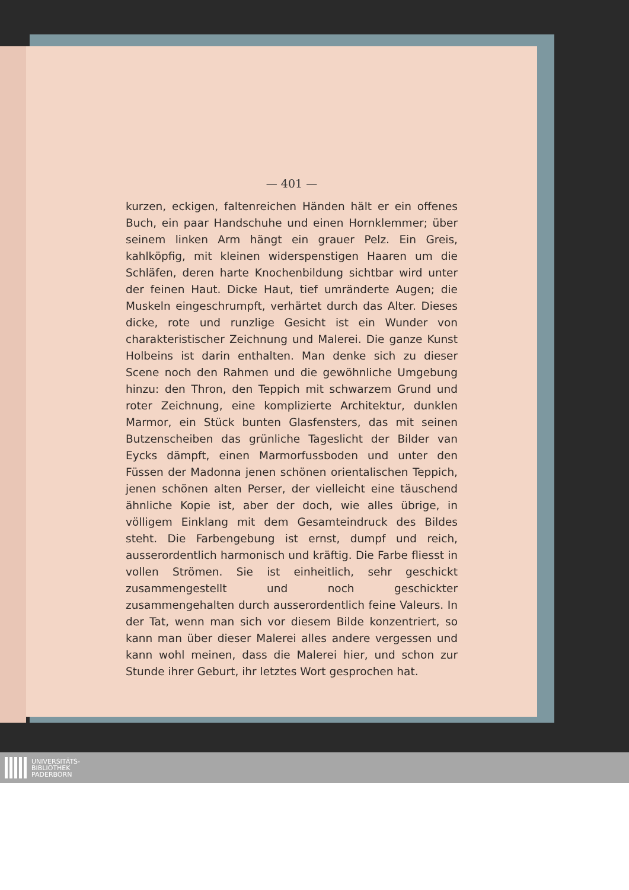— 401 —
kurzen, eckigen, faltenreichen Händen hält er ein offenes Buch, ein paar Handschuhe und einen Hornklemmer; über seinem linken Arm hängt ein grauer Pelz. Ein Greis, kahlköpfig, mit kleinen widerspenstigen Haaren um die Schläfen, deren harte Knochenbildung sichtbar wird unter der feinen Haut. Dicke Haut, tief umränderte Augen; die Muskeln eingeschrumpft, verhärtet durch das Alter. Dieses dicke, rote und runzlige Gesicht ist ein Wunder von charakteristischer Zeichnung und Malerei. Die ganze Kunst Holbeins ist darin enthalten. Man denke sich zu dieser Scene noch den Rahmen und die gewöhnliche Umgebung hinzu: den Thron, den Teppich mit schwarzem Grund und roter Zeichnung, eine komplizierte Architektur, dunklen Marmor, ein Stück bunten Glasfensters, das mit seinen Butzenscheiben das grünliche Tageslicht der Bilder van Eycks dämpft, einen Marmorfussboden und unter den Füssen der Madonna jenen schönen orientalischen Teppich, jenen schönen alten Perser, der vielleicht eine täuschend ähnliche Kopie ist, aber der doch, wie alles übrige, in völligem Einklang mit dem Gesamteindruck des Bildes steht. Die Farbengebung ist ernst, dumpf und reich, ausserordentlich harmonisch und kräftig. Die Farbe fliesst in vollen Strömen. Sie ist einheitlich, sehr geschickt zusammengestellt und noch geschickter zusammengehalten durch ausserordentlich feine Valeurs. In der Tat, wenn man sich vor diesem Bilde konzentriert, so kann man über dieser Malerei alles andere vergessen und kann wohl meinen, dass die Malerei hier, und schon zur Stunde ihrer Geburt, ihr letztes Wort gesprochen hat.
UNIVERSITÄTS-
BIBLIOTHEK
PADERBORN